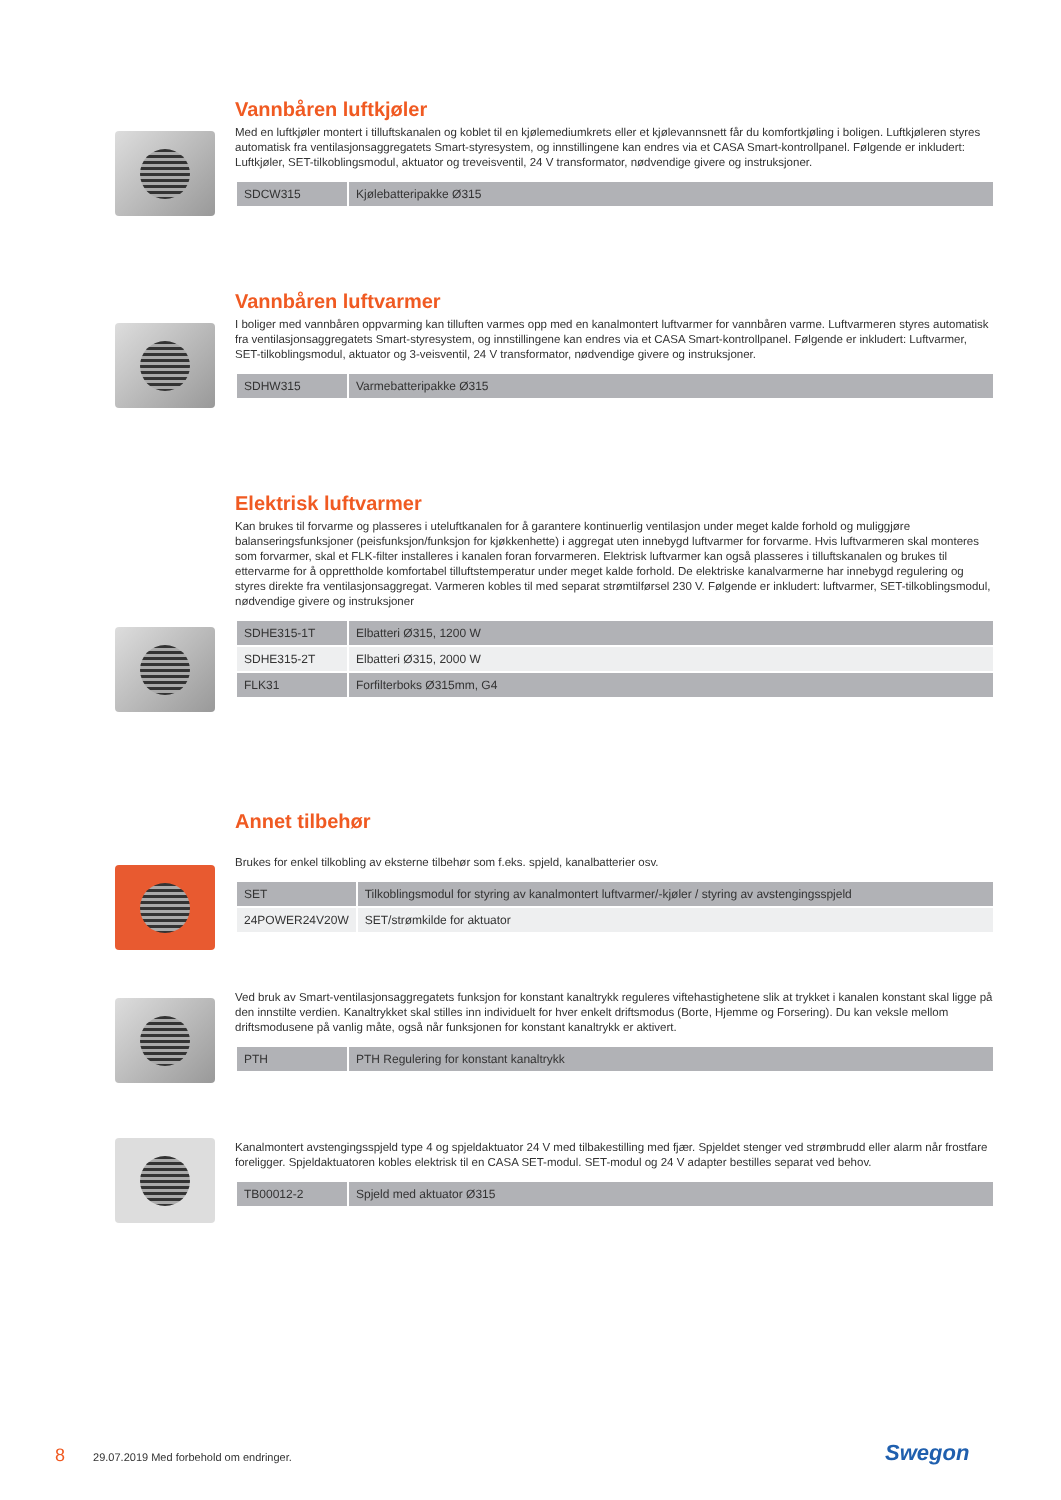Vannbåren luftkjøler
Med en luftkjøler montert i tilluftskanalen og koblet til en kjølemediumkrets eller et kjølevannsnett får du komfortkjøling i boligen. Luftkjøleren styres automatisk fra ventilasjonsaggregatets Smart-styresystem, og innstillingene kan endres via et CASA Smart-kontrollpanel. Følgende er inkludert: Luftkjøler, SET-tilkoblingsmodul, aktuator og treveisventil, 24 V transformator, nødvendige givere og instruksjoner.
| SDCW315 | Kjølebatteripakke Ø315 |
Vannbåren luftvarmer
I boliger med vannbåren oppvarming kan tilluften varmes opp med en kanalmontert luftvarmer for vannbåren varme. Luftvarmeren styres automatisk fra ventilasjonsaggregatets Smart-styresystem, og innstillingene kan endres via et CASA Smart-kontrollpanel. Følgende er inkludert: Luftvarmer, SET-tilkoblingsmodul, aktuator og 3-veisventil, 24 V transformator, nødvendige givere og instruksjoner.
| SDHW315 | Varmebatteripakke Ø315 |
Elektrisk luftvarmer
Kan brukes til forvarme og plasseres i uteluftkanalen for å garantere kontinuerlig ventilasjon under meget kalde forhold og muliggjøre balanseringsfunksjoner (peisfunksjon/funksjon for kjøkkenhette) i aggregat uten innebygd luftvarmer for forvarme. Hvis luftvarmeren skal monteres som forvarmer, skal et FLK-filter installeres i kanalen foran forvarmeren. Elektrisk luftvarmer kan også plasseres i tilluftskanalen og brukes til ettervarme for å opprettholde komfortabel tilluftstemperatur under meget kalde forhold. De elektriske kanalvarmerne har innebygd regulering og styres direkte fra ventilasjonsaggregat. Varmeren kobles til med separat strømtilførsel 230 V. Følgende er inkludert: luftvarmer, SET-tilkoblingsmodul, nødvendige givere og instruksjoner
| SDHE315-1T | Elbatteri Ø315, 1200 W |
| SDHE315-2T | Elbatteri Ø315, 2000 W |
| FLK31 | Forfilterboks Ø315mm, G4 |
Annet tilbehør
Brukes for enkel tilkobling av eksterne tilbehør som f.eks. spjeld, kanalbatterier osv.
| SET | Tilkoblingsmodul for styring av kanalmontert luftvarmer/-kjøler / styring av avstengingsspjeld |
| 24POWER24V20W | SET/strømkilde for aktuator |
Ved bruk av Smart-ventilasjonsaggregatets funksjon for konstant kanaltrykk reguleres viftehastighetene slik at trykket i kanalen konstant skal ligge på den innstilte verdien. Kanaltrykket skal stilles inn individuelt for hver enkelt driftsmodus (Borte, Hjemme og Forsering). Du kan veksle mellom driftsmodusene på vanlig måte, også når funksjonen for konstant kanaltrykk er aktivert.
| PTH | PTH Regulering for konstant kanaltrykk |
Kanalmontert avstengingsspjeld type 4 og spjeldaktuator 24 V med tilbakestilling med fjær. Spjeldet stenger ved strømbrudd eller alarm når frostfare foreligger. Spjeldaktuatoren kobles elektrisk til en CASA SET-modul. SET-modul og 24 V adapter bestilles separat ved behov.
| TB00012-2 | Spjeld med aktuator Ø315 |
8 29.07.2019 Med forbehold om endringer.
Swegon